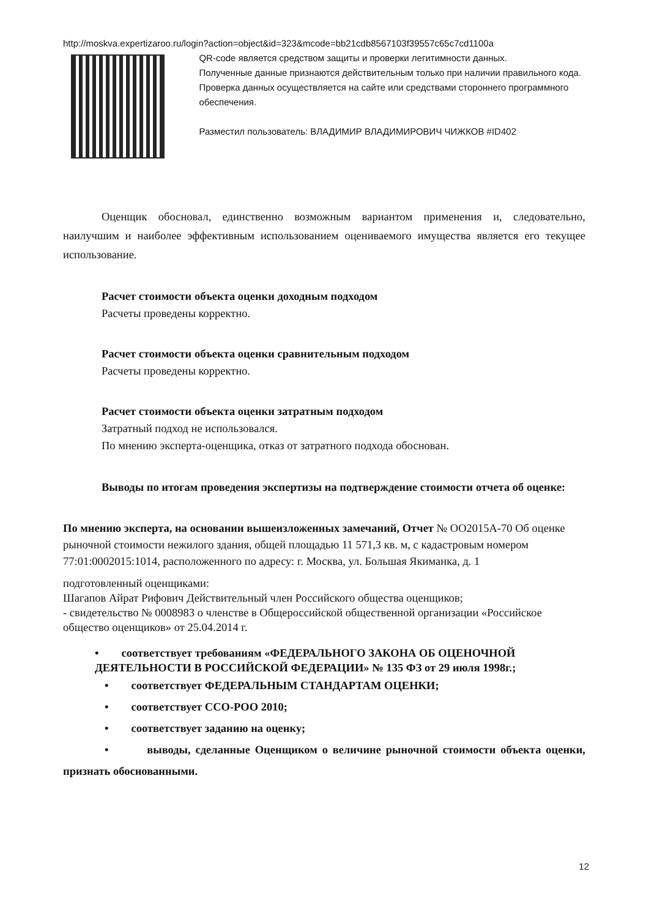http://moskva.expertizaroo.ru/login?action=object&id=323&mcode=bb21cdb8567103f39557c65c7cd1100a
QR-code является средством защиты и проверки легитимности данных.
Полученные данные признаются действительным только при наличии правильного кода.
Проверка данных осуществляется на сайте или средствами стороннего программного обеспечения.
Разместил пользователь: ВЛАДИМИР ВЛАДИМИРОВИЧ ЧИЖКОВ #ID402
Оценщик обосновал, единственно возможным вариантом применения и, следовательно, наилучшим и наиболее эффективным использованием оцениваемого имущества является его текущее использование.
Расчет стоимости объекта оценки доходным подходом
Расчеты проведены корректно.
Расчет стоимости объекта оценки сравнительным подходом
Расчеты проведены корректно.
Расчет стоимости объекта оценки затратным подходом
Затратный подход не использовался.
По мнению эксперта-оценщика, отказ от затратного подхода обоснован.
Выводы по итогам проведения экспертизы на подтверждение стоимости отчета об оценке:
По мнению эксперта, на основании вышеизложенных замечаний, Отчет № OO2015A-70 Об оценке рыночной стоимости нежилого здания, общей площадью 11 571,3 кв. м, с кадастровым номером 77:01:0002015:1014, расположенного по адресу: г. Москва, ул. Большая Якиманка, д. 1
подготовленный оценщиками:
Шагапов Айрат Рифович Действительный член Российского общества оценщиков;
- свидетельство № 0008983 о членстве в Общероссийской общественной организации «Российское общество оценщиков» от 25.04.2014 г.
• соответствует требованиям «ФЕДЕРАЛЬНОГО ЗАКОНА ОБ ОЦЕНОЧНОЙ ДЕЯТЕЛЬНОСТИ В РОССИЙСКОЙ ФЕДЕРАЦИИ» № 135 ФЗ от 29 июля 1998г.;
• соответствует ФЕДЕРАЛЬНЫМ СТАНДАРТАМ ОЦЕНКИ;
• соответствует ССО-РОО 2010;
• соответствует заданию на оценку;
• выводы, сделанные Оценщиком о величине рыночной стоимости объекта оценки, признать обоснованными.
12